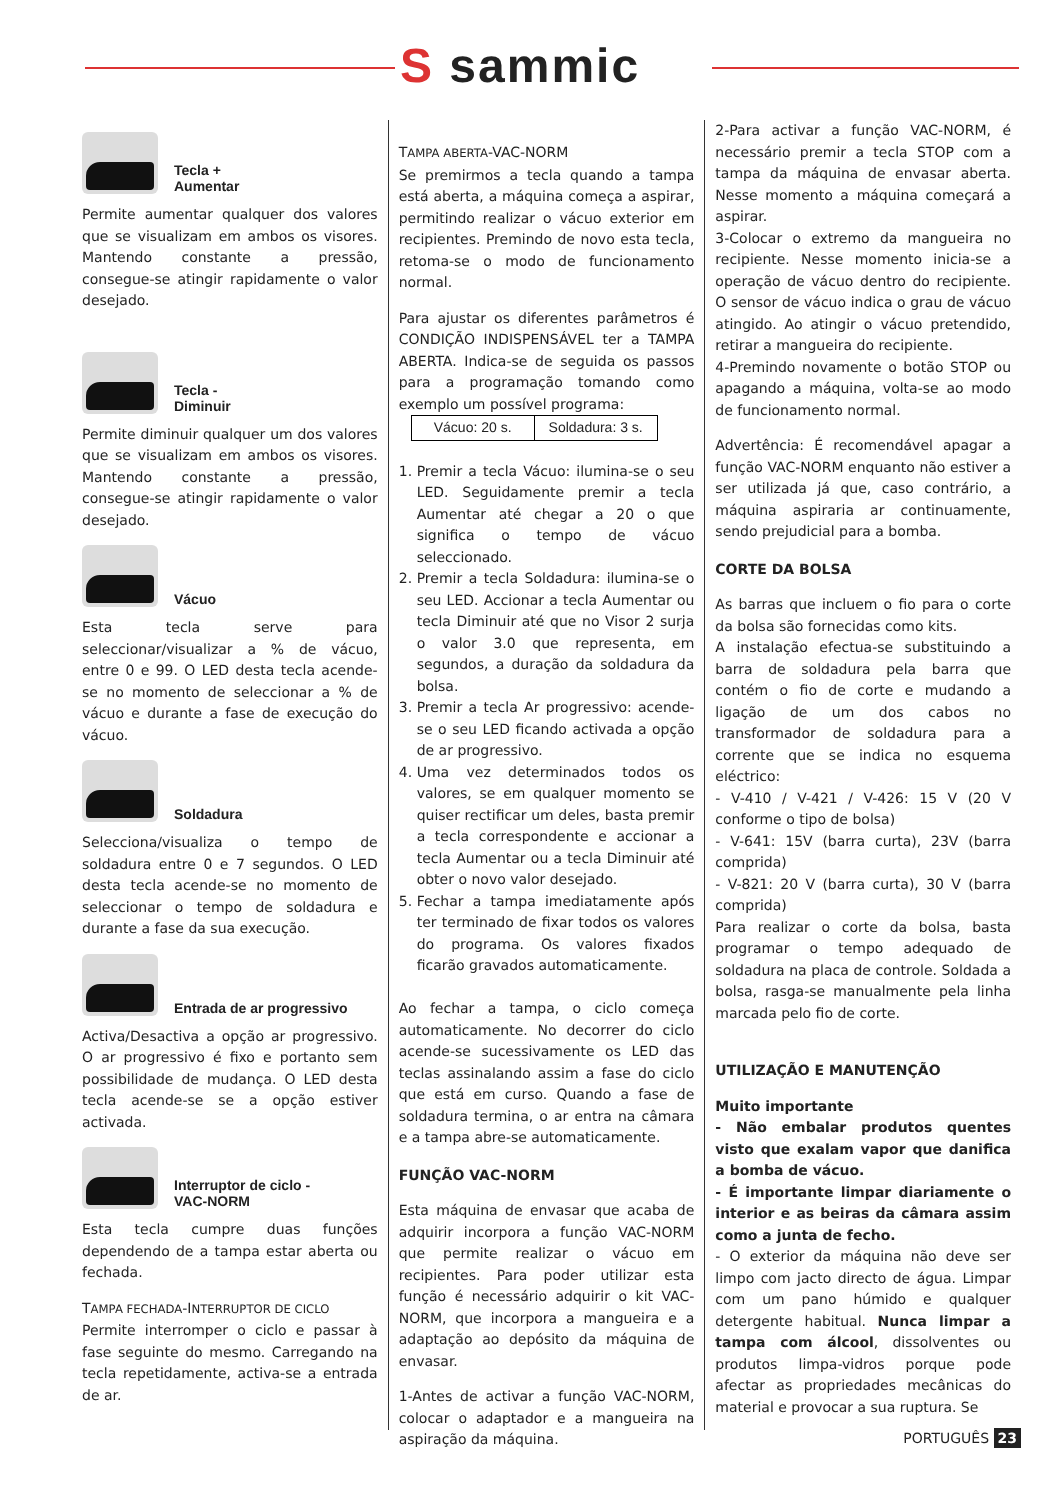S sammic
Tecla +
Aumentar
Permite aumentar qualquer dos valores que se visualizam em ambos os visores. Mantendo constante a pressão, consegue-se atingir rapidamente o valor desejado.
Tecla -
Diminuir
Permite diminuir qualquer um dos valores que se visualizam em ambos os visores. Mantendo constante a pressão, consegue-se atingir rapidamente o valor desejado.
Vácuo
Esta tecla serve para seleccionar/visualizar a % de vácuo, entre 0 e 99. O LED desta tecla acende-se no momento de seleccionar a % de vácuo e durante a fase de execução do vácuo.
Soldadura
Selecciona/visualiza o tempo de soldadura entre 0 e 7 segundos. O LED desta tecla acende-se no momento de seleccionar o tempo de soldadura e durante a fase da sua execução.
Entrada de ar progressivo
Activa/Desactiva a opção ar progressivo. O ar progressivo é fixo e portanto sem possibilidade de mudança. O LED desta tecla acende-se se a opção estiver activada.
Interruptor de ciclo -
VAC-NORM
Esta tecla cumpre duas funções dependendo de a tampa estar aberta ou fechada.
TAMPA FECHADA-INTERRUPTOR DE CICLO
Permite interromper o ciclo e passar à fase seguinte do mesmo. Carregando na tecla repetidamente, activa-se a entrada de ar.
TAMPA ABERTA-VAC-NORM
Se premirmos a tecla quando a tampa está aberta, a máquina começa a aspirar, permitindo realizar o vácuo exterior em recipientes. Premindo de novo esta tecla, retoma-se o modo de funcionamento normal.
Para ajustar os diferentes parâmetros é CONDIÇÃO INDISPENSÁVEL ter a TAMPA ABERTA. Indica-se de seguida os passos para a programação tomando como exemplo um possível programa:
| Vácuo: 20 s. | Soldadura: 3 s. |
1. Premir a tecla Vácuo: ilumina-se o seu LED. Seguidamente premir a tecla Aumentar até chegar a 20 o que significa o tempo de vácuo seleccionado.
2. Premir a tecla Soldadura: ilumina-se o seu LED. Accionar a tecla Aumentar ou tecla Diminuir até que no Visor 2 surja o valor 3.0 que representa, em segundos, a duração da soldadura da bolsa.
3. Premir a tecla Ar progressivo: acende-se o seu LED ficando activada a opção de ar progressivo.
4. Uma vez determinados todos os valores, se em qualquer momento se quiser rectificar um deles, basta premir a tecla correspondente e accionar a tecla Aumentar ou a tecla Diminuir até obter o novo valor desejado.
5. Fechar a tampa imediatamente após ter terminado de fixar todos os valores do programa. Os valores fixados ficarão gravados automaticamente.
Ao fechar a tampa, o ciclo começa automaticamente. No decorrer do ciclo acende-se sucessivamente os LED das teclas assinalando assim a fase do ciclo que está em curso. Quando a fase de soldadura termina, o ar entra na câmara e a tampa abre-se automaticamente.
FUNÇÃO VAC-NORM
Esta máquina de envasar que acaba de adquirir incorpora a função VAC-NORM que permite realizar o vácuo em recipientes. Para poder utilizar esta função é necessário adquirir o kit VAC-NORM, que incorpora a mangueira e a adaptação ao depósito da máquina de envasar.
1-Antes de activar a função VAC-NORM, colocar o adaptador e a mangueira na aspiração da máquina.
2-Para activar a função VAC-NORM, é necessário premir a tecla STOP com a tampa da máquina de envasar aberta. Nesse momento a máquina começará a aspirar.
3-Colocar o extremo da mangueira no recipiente. Nesse momento inicia-se a operação de vácuo dentro do recipiente. O sensor de vácuo indica o grau de vácuo atingido. Ao atingir o vácuo pretendido, retirar a mangueira do recipiente.
4-Premindo novamente o botão STOP ou apagando a máquina, volta-se ao modo de funcionamento normal.
Advertência: É recomendável apagar a função VAC-NORM enquanto não estiver a ser utilizada já que, caso contrário, a máquina aspiraria ar continuamente, sendo prejudicial para a bomba.
CORTE DA BOLSA
As barras que incluem o fio para o corte da bolsa são fornecidas como kits.
A instalação efectua-se substituindo a barra de soldadura pela barra que contém o fio de corte e mudando a ligação de um dos cabos no transformador de soldadura para a corrente que se indica no esquema eléctrico:
- V-410 / V-421 / V-426: 15 V (20 V conforme o tipo de bolsa)
- V-641: 15V (barra curta), 23V (barra comprida)
- V-821: 20 V (barra curta), 30 V (barra comprida)
Para realizar o corte da bolsa, basta programar o tempo adequado de soldadura na placa de controle. Soldada a bolsa, rasga-se manualmente pela linha marcada pelo fio de corte.
UTILIZAÇÃO E MANUTENÇÃO
Muito importante
- Não embalar produtos quentes visto que exalam vapor que danifica a bomba de vácuo.
- É importante limpar diariamente o interior e as beiras da câmara assim como a junta de fecho.
- O exterior da máquina não deve ser limpo com jacto directo de água. Limpar com um pano húmido e qualquer detergente habitual. Nunca limpar a tampa com álcool, dissolventes ou produtos limpa-vidros porque pode afectar as propriedades mecânicas do material e provocar a sua ruptura. Se
PORTUGUÊS 23